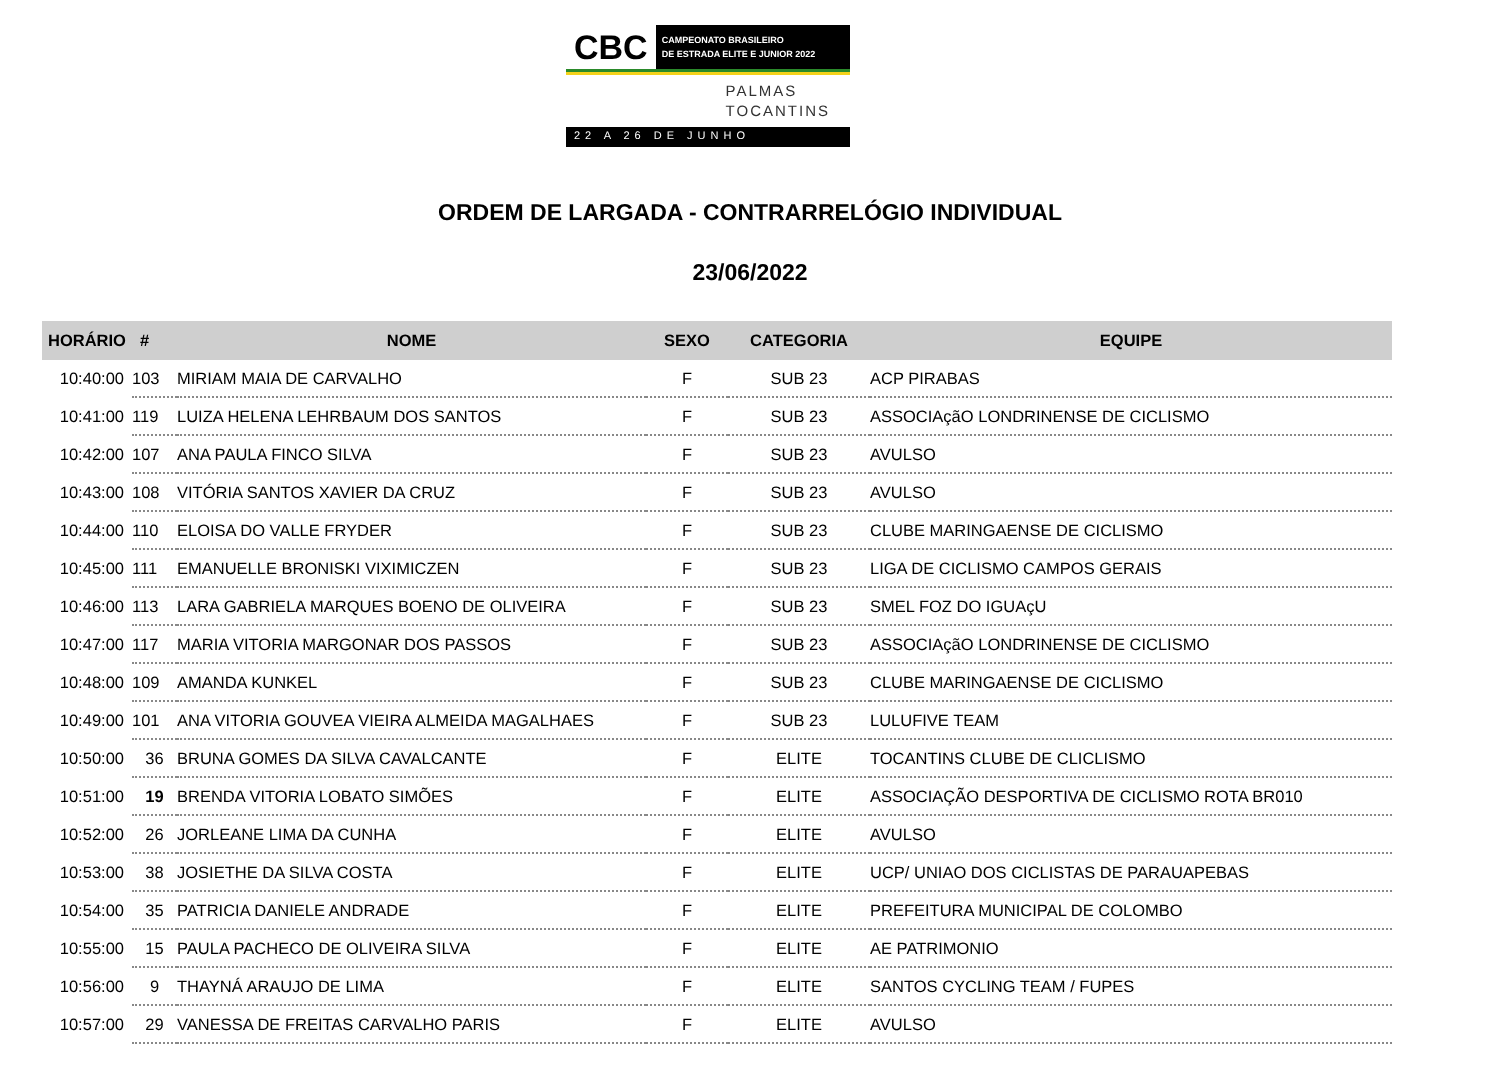CBC CAMPEONATO BRASILEIRO
DE ESTRADA ELITE E JUNIOR 2022
PALMAS
TOCANTINS
22 A 26 DE JUNHO
ORDEM DE LARGADA - CONTRARRELÓGIO INDIVIDUAL
23/06/2022
| HORÁRIO | # | NOME | SEXO | CATEGORIA | EQUIPE |
| --- | --- | --- | --- | --- | --- |
| 10:40:00 | 103 | MIRIAM MAIA DE CARVALHO | F | SUB 23 | ACP PIRABAS |
| 10:41:00 | 119 | LUIZA HELENA LEHRBAUM DOS SANTOS | F | SUB 23 | ASSOCIAçãO LONDRINENSE DE CICLISMO |
| 10:42:00 | 107 | ANA PAULA FINCO SILVA | F | SUB 23 | AVULSO |
| 10:43:00 | 108 | VITÓRIA SANTOS XAVIER DA CRUZ | F | SUB 23 | AVULSO |
| 10:44:00 | 110 | ELOISA DO VALLE FRYDER | F | SUB 23 | CLUBE MARINGAENSE DE CICLISMO |
| 10:45:00 | 111 | EMANUELLE BRONISKI VIXIMICZEN | F | SUB 23 | LIGA DE CICLISMO CAMPOS GERAIS |
| 10:46:00 | 113 | LARA GABRIELA MARQUES BOENO DE OLIVEIRA | F | SUB 23 | SMEL FOZ DO IGUAçU |
| 10:47:00 | 117 | MARIA VITORIA MARGONAR DOS PASSOS | F | SUB 23 | ASSOCIAçãO LONDRINENSE DE CICLISMO |
| 10:48:00 | 109 | AMANDA KUNKEL | F | SUB 23 | CLUBE MARINGAENSE DE CICLISMO |
| 10:49:00 | 101 | ANA VITORIA GOUVEA VIEIRA ALMEIDA MAGALHAES | F | SUB 23 | LULUFIVE TEAM |
| 10:50:00 | 36 | BRUNA GOMES DA SILVA CAVALCANTE | F | ELITE | TOCANTINS CLUBE DE CLICLISMO |
| 10:51:00 | 19 | BRENDA VITORIA LOBATO SIMÕES | F | ELITE | ASSOCIAÇÃO DESPORTIVA DE CICLISMO ROTA BR010 |
| 10:52:00 | 26 | JORLEANE LIMA DA CUNHA | F | ELITE | AVULSO |
| 10:53:00 | 38 | JOSIETHE DA SILVA COSTA | F | ELITE | UCP/ UNIAO DOS CICLISTAS DE PARAUAPEBAS |
| 10:54:00 | 35 | PATRICIA DANIELE ANDRADE | F | ELITE | PREFEITURA MUNICIPAL DE COLOMBO |
| 10:55:00 | 15 | PAULA PACHECO DE OLIVEIRA SILVA | F | ELITE | AE PATRIMONIO |
| 10:56:00 | 9 | THAYNÁ ARAUJO DE LIMA | F | ELITE | SANTOS CYCLING TEAM / FUPES |
| 10:57:00 | 29 | VANESSA DE FREITAS CARVALHO PARIS | F | ELITE | AVULSO |